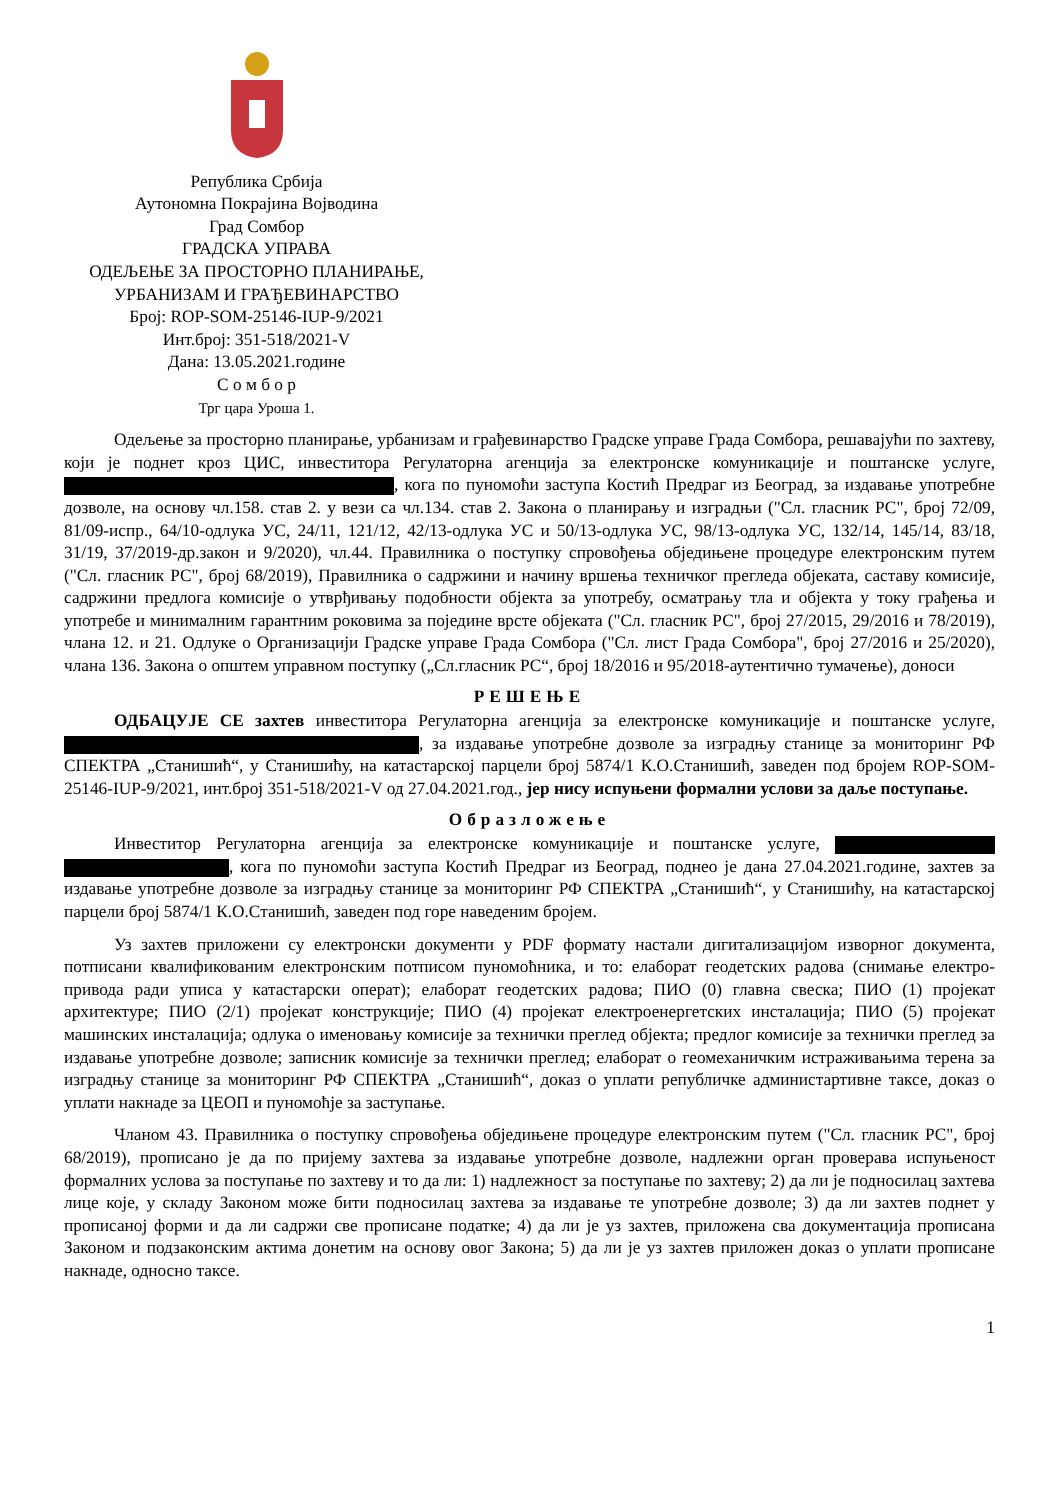Република Србија
Аутономна Покрајина Војводина
Град Сомбор
ГРАДСКА УПРАВА
ОДЕЉЕЊЕ ЗА ПРОСТОРНО ПЛАНИРАЊЕ,
УРБАНИЗАМ И ГРАЂЕВИНАРСТВО
Број: ROP-SOM-25146-IUP-9/2021
Инт.број: 351-518/2021-V
Дана: 13.05.2021.године
С о м б о р
Трг цара Уроша 1.
Одељење за просторно планирање, урбанизам и грађевинарство Градске управе Града Сомбора, решавајући по захтеву, који је поднет кроз ЦИС, инвеститора Регулаторна агенција за електронске комуникације и поштанске услуге, , кога по пуномоћи заступа Костић Предраг из Београд, за издавање употребне дозволе, на основу чл.158. став 2. у вези са чл.134. став 2. Закона о планирању и изградњи ("Сл. гласник РС", број 72/09, 81/09-испр., 64/10-одлука УС, 24/11, 121/12, 42/13-одлука УС и 50/13-одлука УС, 98/13-одлука УС, 132/14, 145/14, 83/18, 31/19, 37/2019-др.закон и 9/2020), чл.44. Правилника о поступку спровођења обједињене процедуре електронским путем ("Сл. гласник РС", број 68/2019), Правилника о садржини и начину вршења техничког прегледа објеката, саставу комисије, садржини предлога комисије о утврђивању подобности објекта за употребу, осматрању тла и објекта у току грађења и употребе и минималним гарантним роковима за поједине врсте објеката ("Сл. гласник РС", број 27/2015, 29/2016 и 78/2019), члана 12. и 21. Одлуке о Организацији Градске управе Града Сомбора ("Сл. лист Града Сомбора", број 27/2016 и 25/2020), члана 136. Закона о општем управном поступку („Сл.гласник РС“, број 18/2016 и 95/2018-аутентично тумачење), доноси
РЕШЕЊЕ
ОДБАЦУЈЕ СЕ захтев инвеститора Регулаторна агенција за електронске комуникације и поштанске услуге, , за издавање употребне дозволе за изградњу станице за мониторинг РФ СПЕКТРА „Станишић“, у Станишићу, на катастарској парцели број 5874/1 К.О.Станишић, заведен под бројем ROP-SOM-25146-IUP-9/2021, инт.број 351-518/2021-V од 27.04.2021.год., јер нису испуњени формални услови за даље поступање.
Образложење
Инвеститор Регулаторна агенција за електронске комуникације и поштанске услуге, , кога по пуномоћи заступа Костић Предраг из Београд, поднео је дана 27.04.2021.године, захтев за издавање употребне дозволе за изградњу станице за мониторинг РФ СПЕКТРА „Станишић“, у Станишићу, на катастарској парцели број 5874/1 К.О.Станишић, заведен под горе наведеним бројем.
Уз захтев приложени су електронски документи у PDF формату настали дигитализацијом изворног документа, потписани квалификованим електронским потписом пуномоћника, и то: елаборат геодетских радова (снимање електро-привода ради уписа у катастарски операт); елаборат геодетских радова; ПИО (0) главна свеска; ПИО (1) пројекат архитектуре; ПИО (2/1) пројекат конструкције; ПИО (4) пројекат електроенергетских инсталација; ПИО (5) пројекат машинских инсталација; одлука о именовању комисије за технички преглед објекта; предлог комисије за технички преглед за издавање употребне дозволе; записник комисије за технички преглед; елаборат о геомеханичким истраживањима терена за изградњу станице за мониторинг РФ СПЕКТРА „Станишић“, доказ о уплати републичке администартивне таксе, доказ о уплати накнаде за ЦЕОП и пуномоћје за заступање.
Чланом 43. Правилника о поступку спровођења обједињене процедуре електронским путем ("Сл. гласник РС", број 68/2019), прописано је да по пријему захтева за издавање употребне дозволе, надлежни орган проверава испуњеност формалних услова за поступање по захтеву и то да ли: 1) надлежност за поступање по захтеву; 2) да ли је подносилац захтева лице које, у складу Законом може бити подносилац захтева за издавање те употребне дозволе; 3) да ли захтев поднет у прописаној форми и да ли садржи све прописане податке; 4) да ли је уз захтев, приложена сва документација прописана Законом и подзаконским актима донетим на основу овог Закона; 5) да ли је уз захтев приложен доказ о уплати прописане накнаде, односно таксе.
1